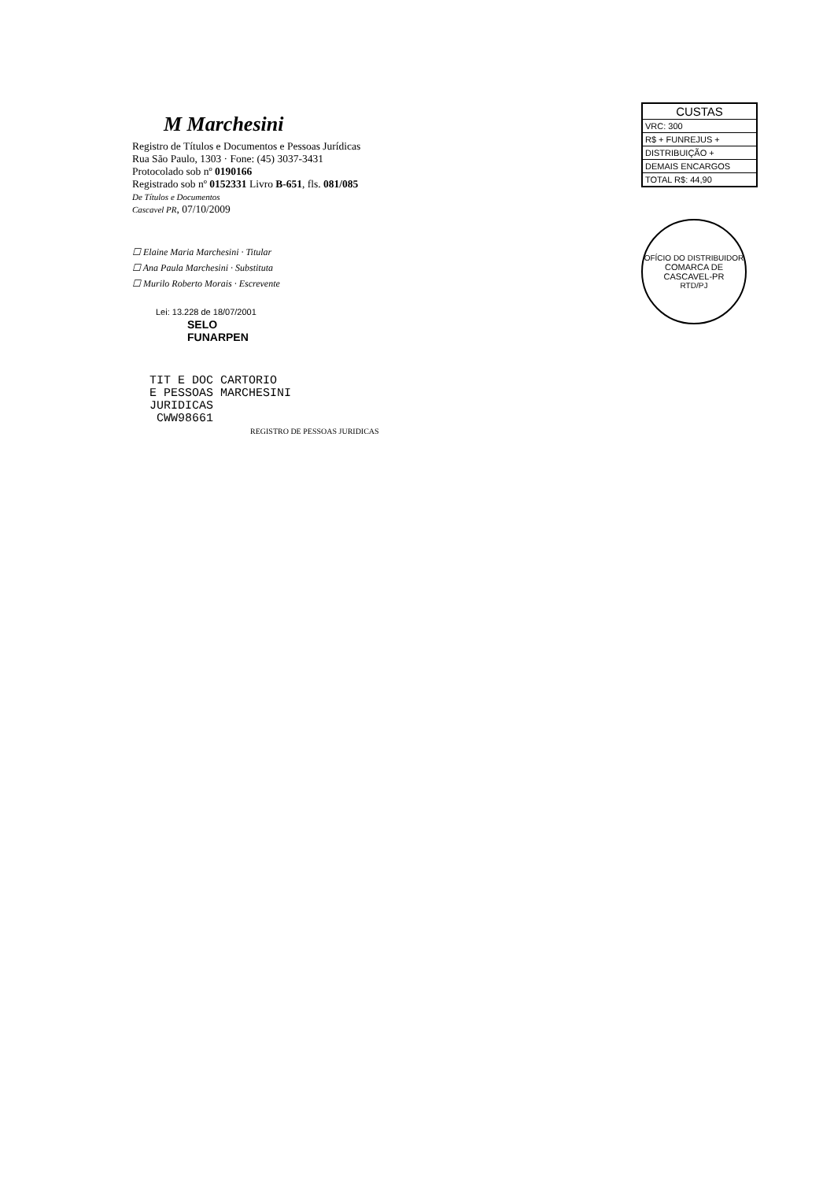M Marchesini
Registro de Títulos e Documentos e Pessoas Jurídicas
Rua São Paulo, 1303 · Fone: (45) 3037-3431
Protocolado sob nº 0190166
Registrado sob nº 0152331 Livro B-651, fls. 081/085
De Títulos e Documentos
Cascavel PR, 07/10/2009
☐ Elaine Maria Marchesini · Titular
☐ Ana Paula Marchesini · Substituta
☐ Murilo Roberto Morais · Escrevente
Lei: 13.228 de 18/07/2001
SELO
FUNARPEN
TIT E DOC CARTORIO
E PESSOAS MARCHESINI
JURIDICAS
CWW98661
REGISTRO DE PESSOAS JURIDICAS
| CUSTAS |
| --- |
| VRC: 300 |
| R$ + FUNREJUS + |
| DISTRIBUIÇÃO + |
| DEMAIS ENCARGOS |
| TOTAL R$: 44,90 |
OFÍCIO DO DISTRIBUIDOR
COMARCA DE
CASCAVEL-PR
RTD/PJ